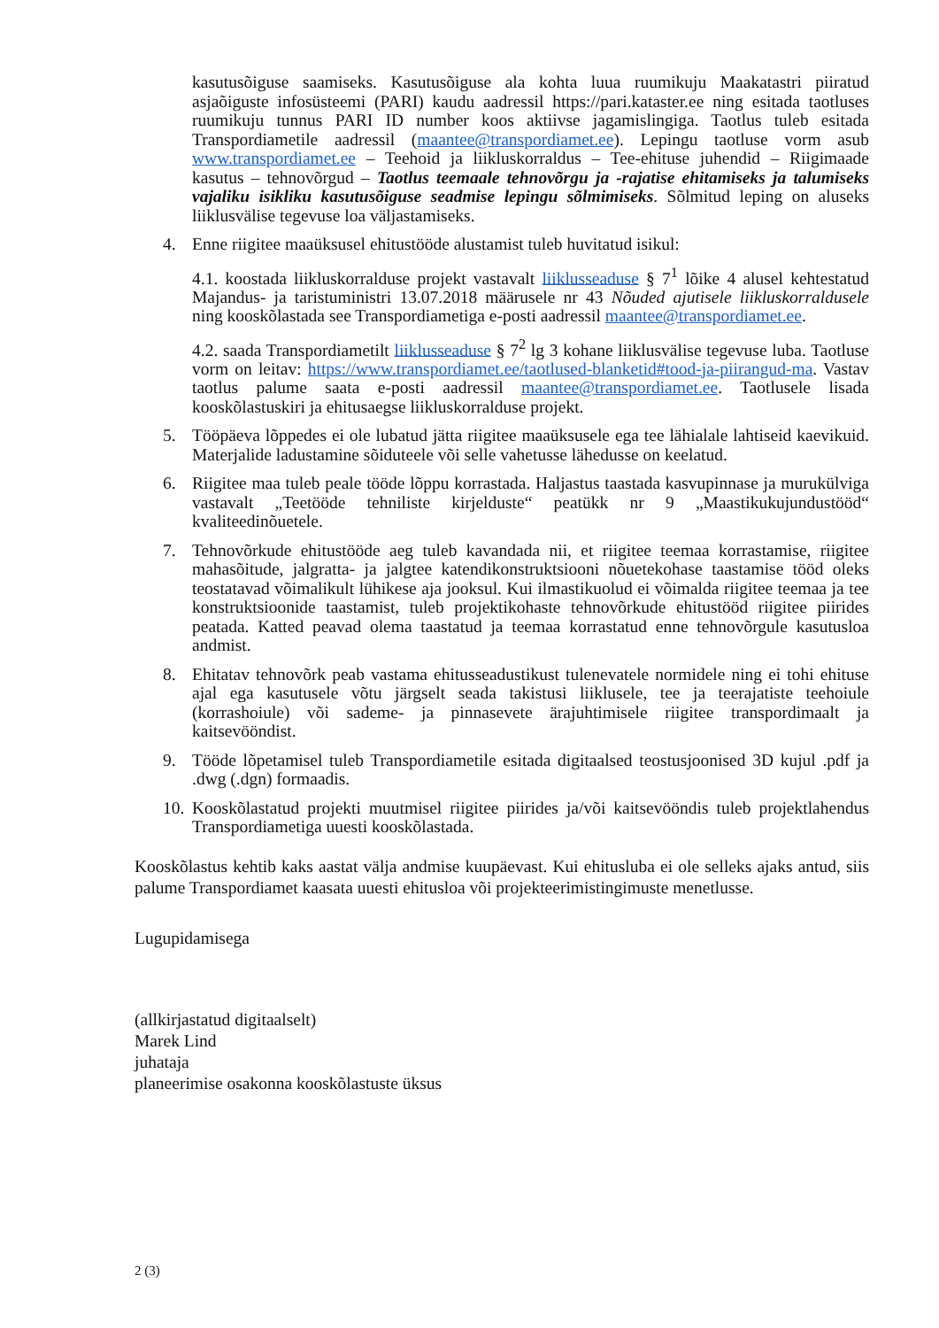kasutusõiguse saamiseks. Kasutusõiguse ala kohta luua ruumikuju Maakatastri piiratud asjaõiguste infosüsteemi (PARI) kaudu aadressil https://pari.kataster.ee ning esitada taotluses ruumikuju tunnus PARI ID number koos aktiivse jagamislingiga. Taotlus tuleb esitada Transpordiametile aadressil (maantee@transpordiamet.ee). Lepingu taotluse vorm asub www.transpordiamet.ee – Teehoid ja liikluskorraldus – Tee-ehituse juhendid – Riigimaade kasutus – tehnovõrgud – Taotlus teemaale tehnovõrgu ja -rajatise ehitamiseks ja talumiseks vajaliku isikliku kasutusõiguse seadmise lepingu sõlmimiseks. Sõlmitud leping on aluseks liiklusvälise tegevuse loa väljastamiseks.
4. Enne riigitee maaüksusel ehitustööde alustamist tuleb huvitatud isikul:
4.1. koostada liikluskorralduse projekt vastavalt liiklusseaduse § 7<sup>1</sup> lõike 4 alusel kehtestatud Majandus- ja taristuministri 13.07.2018 määrusele nr 43 Nõuded ajutisele liikluskorraldusele ning kooskõlastada see Transpordiametiga e-posti aadressil maantee@transpordiamet.ee.
4.2. saada Transpordiametilt liiklusseaduse § 7<sup>2</sup> lg 3 kohane liiklusvälise tegevuse luba. Taotluse vorm on leitav: https://www.transpordiamet.ee/taotlused-blanketid#tood-ja-piirangud-ma. Vastav taotlus palume saata e-posti aadressil maantee@transpordiamet.ee. Taotlusele lisada kooskõlastuskiri ja ehitusaegse liikluskorralduse projekt.
5. Tööpäeva lõppedes ei ole lubatud jätta riigitee maaüksusele ega tee lähialale lahtiseid kaevikuid. Materjalide ladustamine sõiduteele või selle vahetusse lähedusse on keelatud.
6. Riigitee maa tuleb peale tööde lõppu korrastada. Haljastus taastada kasvupinnase ja murukülviga vastavalt „Teetööde tehniliste kirjelduste“ peatükk nr 9 „Maastikukujundustööd“ kvaliteedinõuetele.
7. Tehnovõrkude ehitustööde aeg tuleb kavandada nii, et riigitee teemaa korrastamise, riigitee mahasõitude, jalgratta- ja jalgtee katendikonstruktsiooni nõuetekohase taastamise tööd oleks teostatavad võimalikult lühikese aja jooksul. Kui ilmastikuolud ei võimalda riigitee teemaa ja tee konstruktsioonide taastamist, tuleb projektikohaste tehnovõrkude ehitustööd riigitee piirides peatada. Katted peavad olema taastatud ja teemaa korrastatud enne tehnovõrgule kasutusloa andmist.
8. Ehitatav tehnovõrk peab vastama ehitusseadustikust tulenevatele normidele ning ei tohi ehituse ajal ega kasutusele võtu järgselt seada takistusi liiklusele, tee ja teerajatiste teehoiule (korrashoiule) või sademe- ja pinnasevete ärajuhtimisele riigitee transpordimaalt ja kaitsevööndist.
9. Tööde lõpetamisel tuleb Transpordiametile esitada digitaalsed teostusjoonised 3D kujul .pdf ja .dwg (.dgn) formaadis.
10. Kooskõlastatud projekti muutmisel riigitee piirides ja/või kaitsevööndis tuleb projektlahendus Transpordiametiga uuesti kooskõlastada.
Kooskõlastus kehtib kaks aastat välja andmise kuupäevast. Kui ehitusluba ei ole selleks ajaks antud, siis palume Transpordiamet kaasata uuesti ehitusloa või projekteerimistingimuste menetlusse.
Lugupidamisega
(allkirjastatud digitaalselt)
Marek Lind
juhataja
planeerimise osakonna kooskõlastuste üksus
2 (3)